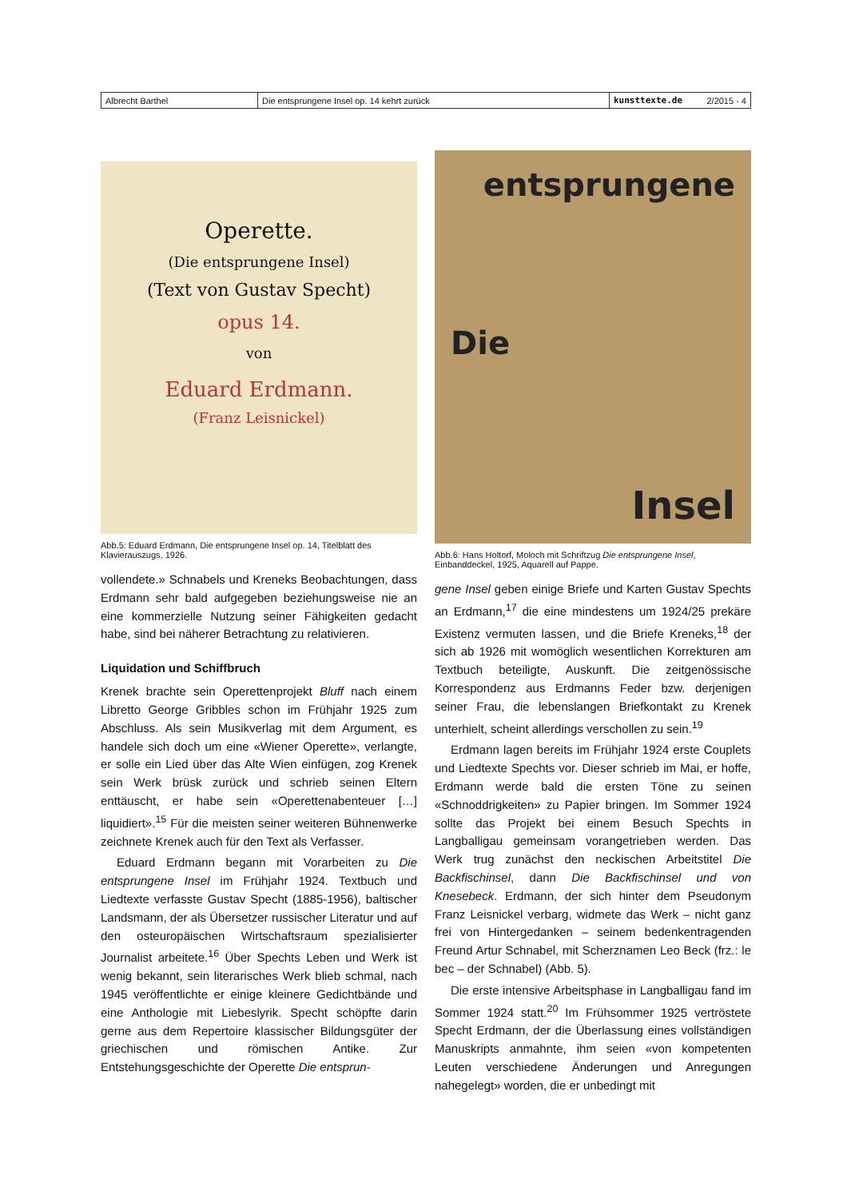| Albrecht Barthel | Die entsprungene Insel op. 14 kehrt zurück | kunsttexte.de | 2/2015 - 4 |
Operette.
(Die entsprungene Insel)
(Text von Gustav Specht)
opus 14.
von
Eduard Erdmann.
(Franz Leisnickel)
Abb.5: Eduard Erdmann, Die entsprungene Insel op. 14, Titelblatt des Klavierauszugs, 1926.
vollendete.» Schnabels und Kreneks Beobachtungen, dass Erdmann sehr bald aufgegeben beziehungsweise nie an eine kommerzielle Nutzung seiner Fähigkeiten gedacht habe, sind bei näherer Betrachtung zu relativieren.
Liquidation und Schiffbruch
Krenek brachte sein Operettenprojekt Bluff nach einem Libretto George Gribbles schon im Frühjahr 1925 zum Abschluss. Als sein Musikverlag mit dem Argument, es handele sich doch um eine «Wiener Operette», verlangte, er solle ein Lied über das Alte Wien einfügen, zog Krenek sein Werk brüsk zurück und schrieb seinen Eltern enttäuscht, er habe sein «Operettenabenteuer […] liquidiert».<sup>15</sup> Für die meisten seiner weiteren Bühnenwerke zeichnete Krenek auch für den Text als Verfasser.
Eduard Erdmann begann mit Vorarbeiten zu Die entsprungene Insel im Frühjahr 1924. Textbuch und Liedtexte verfasste Gustav Specht (1885-1956), baltischer Landsmann, der als Übersetzer russischer Literatur und auf den osteuropäischen Wirtschaftsraum spezialisierter Journalist arbeitete.<sup>16</sup> Über Spechts Leben und Werk ist wenig bekannt, sein literarisches Werk blieb schmal, nach 1945 veröffentlichte er einige kleinere Gedichtbände und eine Anthologie mit Liebeslyrik. Specht schöpfte darin gerne aus dem Repertoire klassischer Bildungsgüter der griechischen und römischen Antike. Zur Entstehungsgeschichte der Operette Die entsprun-
entsprungene
Die
Insel
Abb.6: Hans Holtorf, Moloch mit Schriftzug Die entsprungene Insel, Einbanddeckel, 1925, Aquarell auf Pappe.
gene Insel geben einige Briefe und Karten Gustav Spechts an Erdmann,<sup>17</sup> die eine mindestens um 1924/25 prekäre Existenz vermuten lassen, und die Briefe Kreneks,<sup>18</sup> der sich ab 1926 mit womöglich wesentlichen Korrekturen am Textbuch beteiligte, Auskunft. Die zeitgenössische Korrespondenz aus Erdmanns Feder bzw. derjenigen seiner Frau, die lebenslangen Briefkontakt zu Krenek unterhielt, scheint allerdings verschollen zu sein.<sup>19</sup>
Erdmann lagen bereits im Frühjahr 1924 erste Couplets und Liedtexte Spechts vor. Dieser schrieb im Mai, er hoffe, Erdmann werde bald die ersten Töne zu seinen «Schnoddrigkeiten» zu Papier bringen. Im Sommer 1924 sollte das Projekt bei einem Besuch Spechts in Langballigau gemeinsam vorangetrieben werden. Das Werk trug zunächst den neckischen Arbeitstitel Die Backfischinsel, dann Die Backfischinsel und von Knesebeck. Erdmann, der sich hinter dem Pseudonym Franz Leisnickel verbarg, widmete das Werk – nicht ganz frei von Hintergedanken – seinem bedenkentragenden Freund Artur Schnabel, mit Scherznamen Leo Beck (frz.: le bec – der Schnabel) (Abb. 5).
Die erste intensive Arbeitsphase in Langballigau fand im Sommer 1924 statt.<sup>20</sup> Im Frühsommer 1925 vertröstete Specht Erdmann, der die Überlassung eines vollständigen Manuskripts anmahnte, ihm seien «von kompetenten Leuten verschiedene Änderungen und Anregungen nahegelegt» worden, die er unbedingt mit